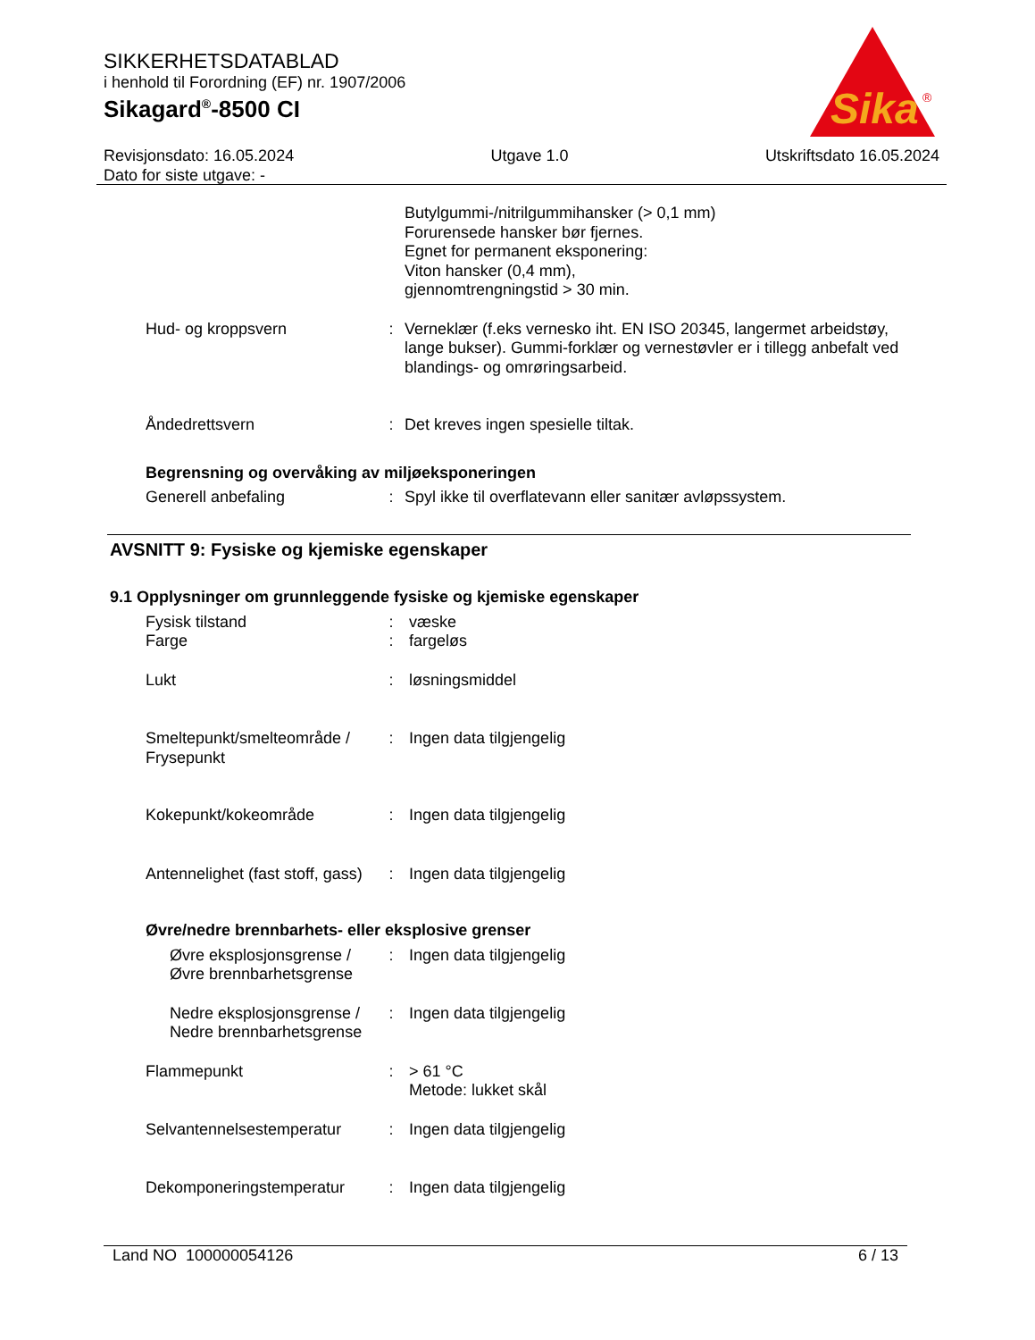SIKKERHETSDATABLAD
i henhold til Forordning (EF) nr. 1907/2006
Sikagard<sup>®</sup>-8500 CI
Sika
®
Revisjonsdato: 16.05.2024
Dato for siste utgave: -
Utgave 1.0 Utskriftsdato 16.05.2024
Butylgummi-/nitrilgummihansker (> 0,1 mm)
Forurensede hansker bør fjernes.
Egnet for permanent eksponering:
Viton hansker (0,4 mm),
gjennomtrengningstid > 30 min.
Hud- og kroppsvern : Verneklær (f.eks vernesko iht. EN ISO 20345, langermet arbeidstøy, lange bukser). Gummi-forklær og vernestøvler er i tillegg anbefalt ved blandings- og omrøringsarbeid.
Åndedrettsvern : Det kreves ingen spesielle tiltak.
Begrensning og overvåking av miljøeksponeringen
Generell anbefaling : Spyl ikke til overflatevann eller sanitær avløpssystem.
AVSNITT 9: Fysiske og kjemiske egenskaper
9.1 Opplysninger om grunnleggende fysiske og kjemiske egenskaper
Fysisk tilstand
Farge
:
:
væske
fargeløs
Lukt : løsningsmiddel
Smeltepunkt/smelteområde / Frysepunkt
: Ingen data tilgjengelig
Kokepunkt/kokeområde : Ingen data tilgjengelig
Antennelighet (fast stoff, gass)
: Ingen data tilgjengelig
Øvre/nedre brennbarhets- eller eksplosive grenser
Øvre eksplosjonsgrense / Øvre brennbarhetsgrense
: Ingen data tilgjengelig
Nedre eksplosjonsgrense / Nedre brennbarhetsgrense
: Ingen data tilgjengelig
Flammepunkt : > 61 °C
Metode: lukket skål
Selvantennelsestemperatur
: Ingen data tilgjengelig
Dekomponeringstemperatur : Ingen data tilgjengelig
Land NO 100000054126 6 / 13